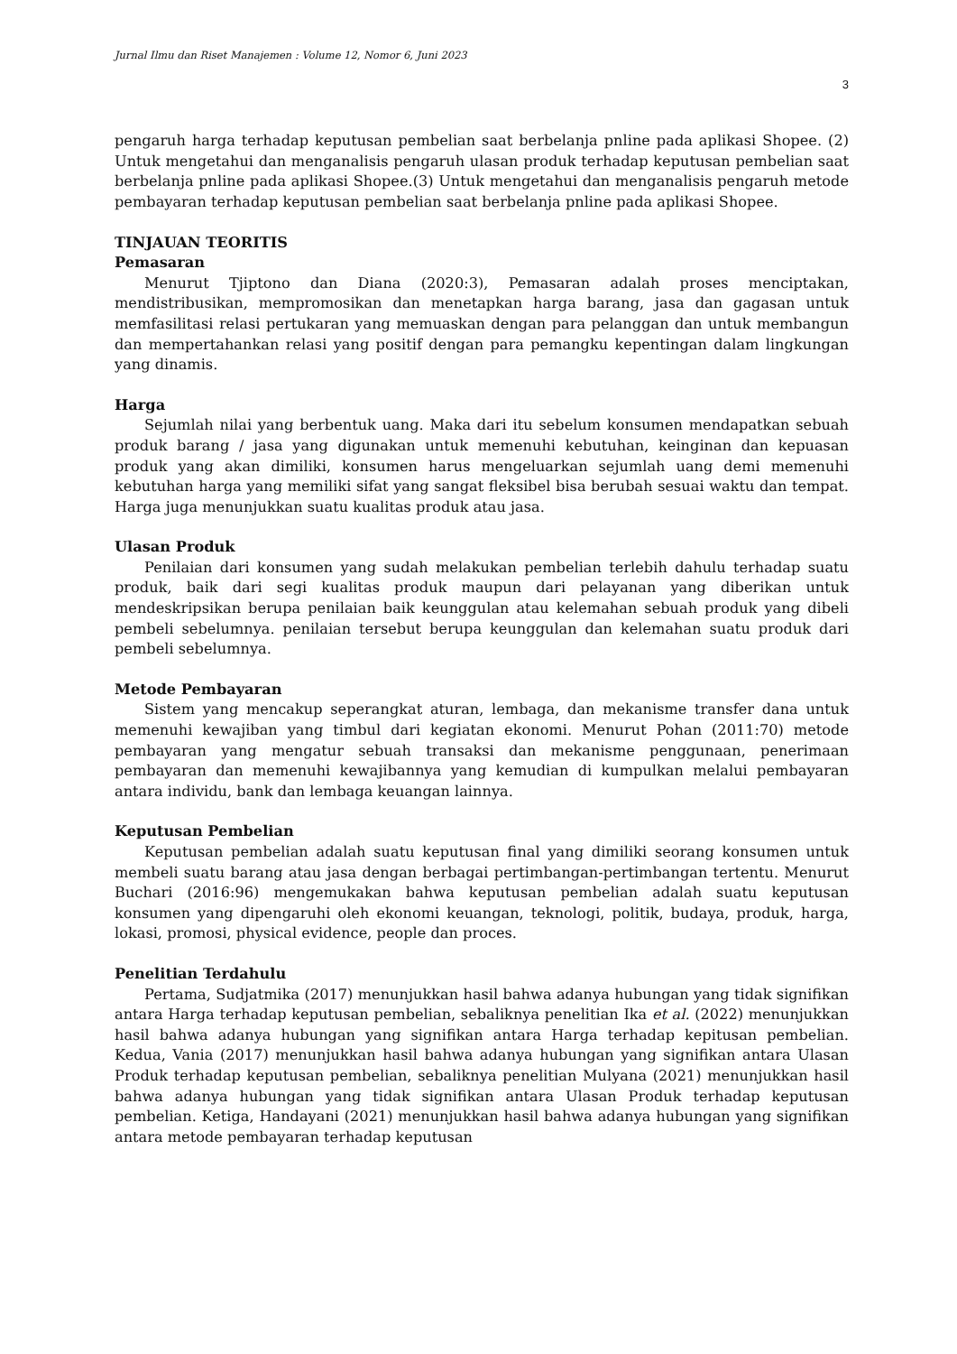Jurnal Ilmu dan Riset Manajemen : Volume 12, Nomor 6, Juni 2023
3
pengaruh harga terhadap keputusan pembelian saat berbelanja pnline pada aplikasi Shopee. (2) Untuk mengetahui dan menganalisis pengaruh ulasan produk terhadap keputusan pembelian saat berbelanja pnline pada aplikasi Shopee.(3) Untuk mengetahui dan menganalisis pengaruh metode pembayaran terhadap keputusan pembelian saat berbelanja pnline pada aplikasi Shopee.
TINJAUAN TEORITIS
Pemasaran
Menurut Tjiptono dan Diana (2020:3), Pemasaran adalah proses menciptakan, mendistribusikan, mempromosikan dan menetapkan harga barang, jasa dan gagasan untuk memfasilitasi relasi pertukaran yang memuaskan dengan para pelanggan dan untuk membangun dan mempertahankan relasi yang positif dengan para pemangku kepentingan dalam lingkungan yang dinamis.
Harga
Sejumlah nilai yang berbentuk uang. Maka dari itu sebelum konsumen mendapatkan sebuah produk barang / jasa yang digunakan untuk memenuhi kebutuhan, keinginan dan kepuasan produk yang akan dimiliki, konsumen harus mengeluarkan sejumlah uang demi memenuhi kebutuhan harga yang memiliki sifat yang sangat fleksibel bisa berubah sesuai waktu dan tempat. Harga juga menunjukkan suatu kualitas produk atau jasa.
Ulasan Produk
Penilaian dari konsumen yang sudah melakukan pembelian terlebih dahulu terhadap suatu produk, baik dari segi kualitas produk maupun dari pelayanan yang diberikan untuk mendeskripsikan berupa penilaian baik keunggulan atau kelemahan sebuah produk yang dibeli pembeli sebelumnya. penilaian tersebut berupa keunggulan dan kelemahan suatu produk dari pembeli sebelumnya.
Metode Pembayaran
Sistem yang mencakup seperangkat aturan, lembaga, dan mekanisme transfer dana untuk memenuhi kewajiban yang timbul dari kegiatan ekonomi. Menurut Pohan (2011:70) metode pembayaran yang mengatur sebuah transaksi dan mekanisme penggunaan, penerimaan pembayaran dan memenuhi kewajibannya yang kemudian di kumpulkan melalui pembayaran antara individu, bank dan lembaga keuangan lainnya.
Keputusan Pembelian
Keputusan pembelian adalah suatu keputusan final yang dimiliki seorang konsumen untuk membeli suatu barang atau jasa dengan berbagai pertimbangan-pertimbangan tertentu. Menurut Buchari (2016:96) mengemukakan bahwa keputusan pembelian adalah suatu keputusan konsumen yang dipengaruhi oleh ekonomi keuangan, teknologi, politik, budaya, produk, harga, lokasi, promosi, physical evidence, people dan proces.
Penelitian Terdahulu
Pertama, Sudjatmika (2017) menunjukkan hasil bahwa adanya hubungan yang tidak signifikan antara Harga terhadap keputusan pembelian, sebaliknya penelitian Ika et al. (2022) menunjukkan hasil bahwa adanya hubungan yang signifikan antara Harga terhadap kepitusan pembelian. Kedua, Vania (2017) menunjukkan hasil bahwa adanya hubungan yang signifikan antara Ulasan Produk terhadap keputusan pembelian, sebaliknya penelitian Mulyana (2021) menunjukkan hasil bahwa adanya hubungan yang tidak signifikan antara Ulasan Produk terhadap keputusan pembelian. Ketiga, Handayani (2021) menunjukkan hasil bahwa adanya hubungan yang signifikan antara metode pembayaran terhadap keputusan